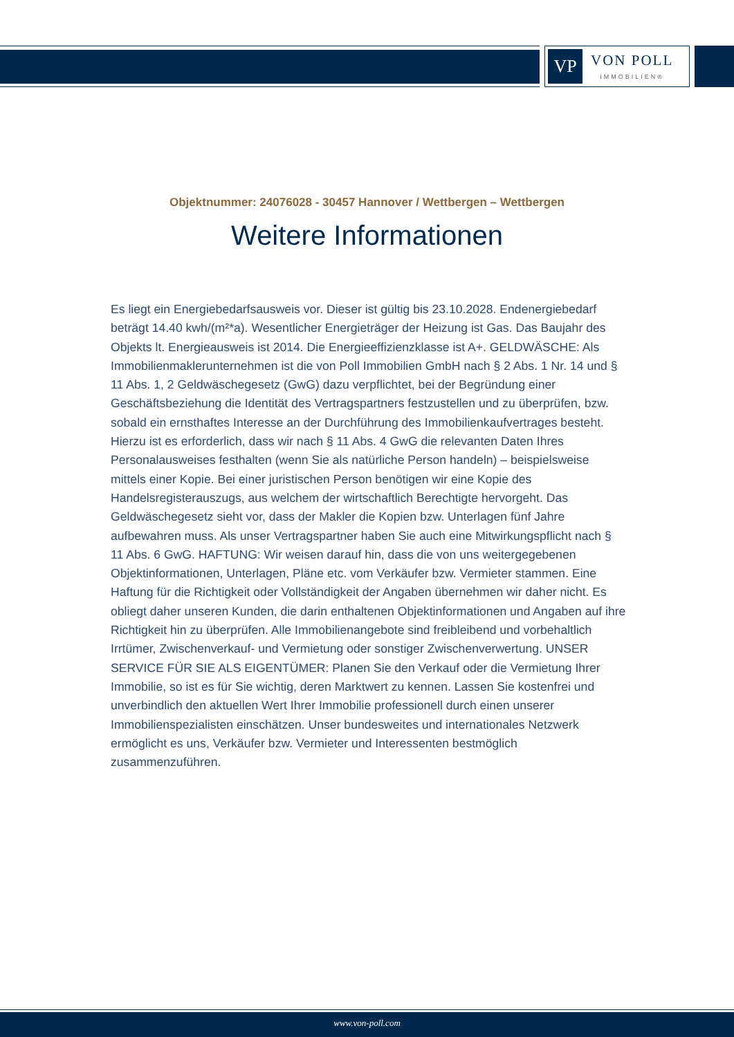VP
VON POLL
IMMOBILIEN®
Objektnummer: 24076028 - 30457 Hannover / Wettbergen – Wettbergen
Weitere Informationen
Es liegt ein Energiebedarfsausweis vor. Dieser ist gültig bis 23.10.2028. Endenergiebedarf beträgt 14.40 kwh/(m²*a). Wesentlicher Energieträger der Heizung ist Gas. Das Baujahr des Objekts lt. Energieausweis ist 2014. Die Energieeffizienzklasse ist A+. GELDWÄSCHE: Als Immobilienmaklerunternehmen ist die von Poll Immobilien GmbH nach § 2 Abs. 1 Nr. 14 und § 11 Abs. 1, 2 Geldwäschegesetz (GwG) dazu verpflichtet, bei der Begründung einer Geschäftsbeziehung die Identität des Vertragspartners festzustellen und zu überprüfen, bzw. sobald ein ernsthaftes Interesse an der Durchführung des Immobilienkaufvertrages besteht. Hierzu ist es erforderlich, dass wir nach § 11 Abs. 4 GwG die relevanten Daten Ihres Personalausweises festhalten (wenn Sie als natürliche Person handeln) – beispielsweise mittels einer Kopie. Bei einer juristischen Person benötigen wir eine Kopie des Handelsregisterauszugs, aus welchem der wirtschaftlich Berechtigte hervorgeht. Das Geldwäschegesetz sieht vor, dass der Makler die Kopien bzw. Unterlagen fünf Jahre aufbewahren muss. Als unser Vertragspartner haben Sie auch eine Mitwirkungspflicht nach § 11 Abs. 6 GwG. HAFTUNG: Wir weisen darauf hin, dass die von uns weitergegebenen Objektinformationen, Unterlagen, Pläne etc. vom Verkäufer bzw. Vermieter stammen. Eine Haftung für die Richtigkeit oder Vollständigkeit der Angaben übernehmen wir daher nicht. Es obliegt daher unseren Kunden, die darin enthaltenen Objektinformationen und Angaben auf ihre Richtigkeit hin zu überprüfen. Alle Immobilienangebote sind freibleibend und vorbehaltlich Irrtümer, Zwischenverkauf- und Vermietung oder sonstiger Zwischenverwertung. UNSER SERVICE FÜR SIE ALS EIGENTÜMER: Planen Sie den Verkauf oder die Vermietung Ihrer Immobilie, so ist es für Sie wichtig, deren Marktwert zu kennen. Lassen Sie kostenfrei und unverbindlich den aktuellen Wert Ihrer Immobilie professionell durch einen unserer Immobilienspezialisten einschätzen. Unser bundesweites und internationales Netzwerk ermöglicht es uns, Verkäufer bzw. Vermieter und Interessenten bestmöglich zusammenzuführen.
www.von-poll.com